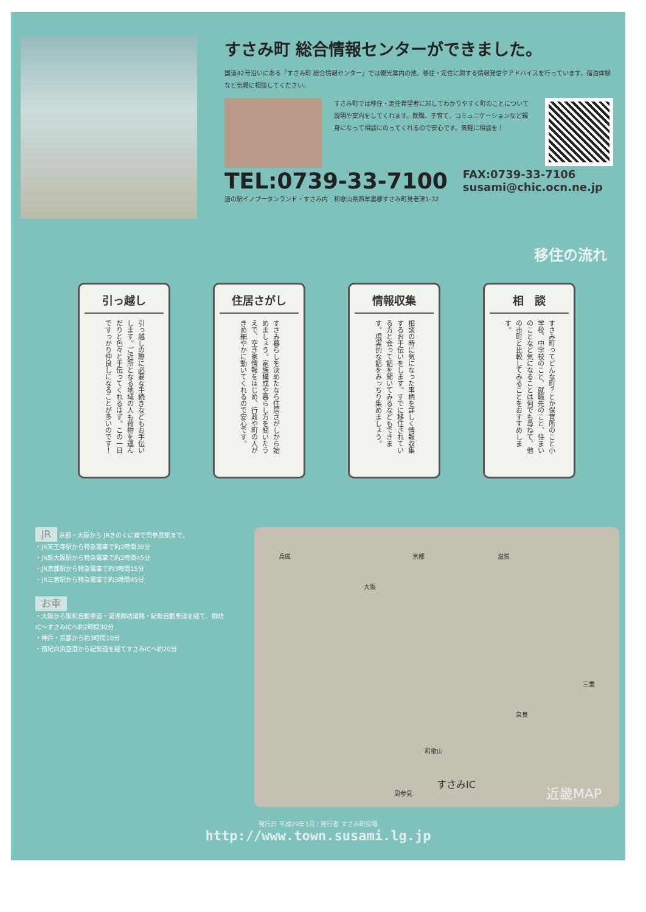すさみ町 総合情報センターができました。
国道42号沿いにある「すさみ町 総合情報センター」では観光案内の他、移住・定住に関する情報発信やアドバイスを行っています。宿泊体験など気軽に相談してください。
すさみ町では移住・定住希望者に対してわかりやすく町のことについて説明や案内をしてくれます。就職、子育て、コミュニケーションなど親身になって相談にのってくれるので安心です。気軽に相談を！
TEL:0739-33-7100
FAX:0739-33-7106
susami@chic.ocn.ne.jp
道の駅イノブータンランド・すさみ内　和歌山県西牟婁郡すさみ町見老津1-32
移住の流れ
引っ越し
引っ越しの際に必要な手続きなどもお手伝いします。ご近所となる地域の人も荷物を運んだりと色々と手伝ってくれるはず。この一日ですっかり仲良しになることが多いのです！
住居さがし
すさみ暮らしを決めたなら住居さがしから始めましょう。家族構成や暮らし方を聞いたうえで、空き家情報をはじめ、行政や町の人がきめ細やかに動いてくれるので安心です。
情報収集
相談の時に気になった事柄を詳しく情報収集するお手伝いをします。すでに移住されている方と会って話を聞いてみるなどもできます。現実的な話をみっちり集めましょう。
相　談
すさみ町ってどんな町？とか保育所のこと小学校、中学校のこと、就職先のこと、住まいのことなど気になることは何でも尋ねて、他の市町と比較してみることをおすすめします。
JR 京都・大阪から JRきのくに線で周参見駅まで。
・JR天王寺駅から特急電車で約2時間30分
・JR新大阪駅から特急電車で約2時間45分
・JR京都駅から特急電車で約3時間15分
・JR三宮駅から特急電車で約3時間45分
お車
・大阪から阪和自動車道・湯浅御坊道路・紀勢自動車道を経て、御坊IC〜すさみICへ約2時間30分
・神戸・京都から約3時間10分
・南紀白浜空港から紀勢道を経てすさみICへ約20分
兵庫
大阪
京都 滋賀
和歌山
奈良
三重
すさみIC
周参見 近畿MAP
発行日 平成29年3月 / 発行者 すさみ町役場
http://www.town.susami.lg.jp